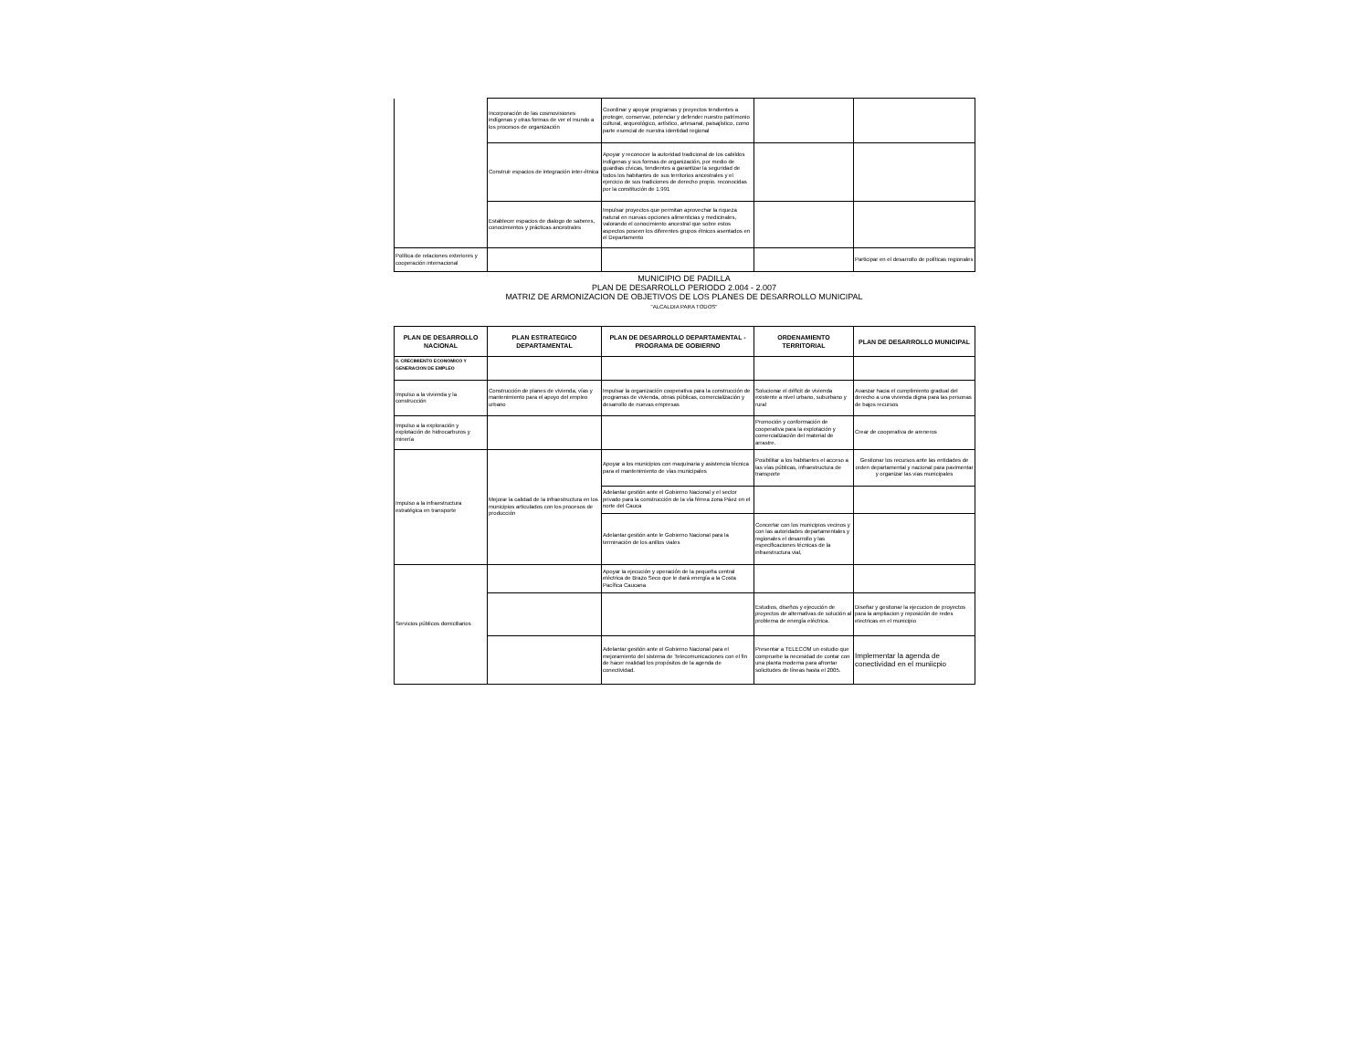| | Incorporación de las cosmovisiones indígenas y otras formas de ver el mundo a los procesos de organización | Coordinar y apoyar programas y proyectos tendientes a proteger, conservar, potenciar y defender nuestro patrimonio cultural, arqueológico, artístico, artesanal, paisajístico, como parte esencial de nuestra identidad regional | | |
| | Construir espacios de integración inter-étnica | Apoyar y reconocer la autoridad tradicional de los cabildos indígenas y sus formas de organización, por medio de guardias cívicas, tendientes a garantizar la seguridad de todos los habitantes de sus territorios ancestrales y el ejercicio de sus tradiciones de derecho propio. reconocidas por la constitución de 1.991 | | |
| | Establecer espacios de dialogo de saberes, conocimientos y prácticas ancestrales | Impulsar proyectos que permitan aprovechar la riqueza natural en nuevas opciones alimenticias y medicinales, valorando el conocimiento ancestral que sobre estos aspectos poseen los diferentes grupos étnicos asentados en el Departamento | | |
| Política de relaciones exteriores y cooperación internacional | | | | Participar en el desarrollo de políticas regionales |
MUNICIPIO DE PADILLA
PLAN DE DESARROLLO PERIODO 2.004 - 2.007
MATRIZ DE ARMONIZACION DE OBJETIVOS DE LOS PLANES DE DESARROLLO MUNICIPAL
"ALCALDIA PARA TODOS"
| PLAN DE DESARROLLO NACIONAL | PLAN ESTRATEGICO DEPARTAMENTAL | PLAN DE DESARROLLO DEPARTAMENTAL - PROGRAMA DE GOBIERNO | ORDENAMIENTO TERRITORIAL | PLAN DE DESARROLLO MUNICIPAL |
| --- | --- | --- | --- | --- |
| II. CRECIMIENTO ECONOMICO Y GENERACION DE EMPLEO | | | | |
| Impulso a la vivienda y la construcción | Construcción de planes de vivienda, vías y mantenimiento para el apoyo del empleo urbano | Impulsar la organización cooperativa para la construcción de programas de vivienda, obras públicas, comercialización y desarrollo de nuevas empresas | Solucionar el déficit de vivienda existente a nivel urbano, suburbano y rural | Avanzar hacia el cumplimiento gradual del derecho a una vivienda digna para las personas de bajos recursos |
| Impulso a la exploración y explotación de hidrocarburos y minería | | | Promoción y conformación de cooperativa para la explotación y comercialización del material de arrastre. | Crear de cooperativa de areneros |
| Impulso a la infraestructura estratégica en transporte | Mejorar la calidad de la infraestructura en los municipios articulados con los procesos de producción | Apoyar a los municipios con maquinaria y asistencia técnica para el mantenimiento de vías municipales | Posibilitar a los habitantes el acceso a las vías públicas, infraestructura de transporte | Gestionar los recursos ante las entidades de orden departamental y nacional para pavimentar y organizar las vias municipales |
| | | Adelantar gestión ante el Gobierno Nacional y el sector privado para la construcción de la vía férrea zona Páez en el norte del Cauca | | |
| | | Adelantar gestión ante le Gobierno Nacional para la terminación de los anillos viales | Concertar con los municipios vecinos y con las autoridades departamentales y regionales el desarrollo y las especificaciones técnicas de la infraestructura vial, | |
| Servicios públicos domiciliarios | | Apoyar la ejecución y operación de la pequeña central eléctrica de Brazo Seco que le dará energía a la Costa Pacífica Caucana | | |
| | | | Estudios, diseños y ejecución de proyectos de alternativas de solución al problema de energía eléctrica. | Diseñar y gestionar la ejecucion de proyectos para la ampliacion y reposición de redes electricas en el municipio |
| | | Adelantar gestión ante el Gobierno Nacional para el mejoramiento del sistema de Telecomunicaciones con el fin de hacer realidad los propósitos de la agenda de conectividad. | Presentar a TELECOM un estudio que compruebe la necesidad de contar con una planta moderna para afrontar solicitudes de líneas hasta el 2005. | Implementar la agenda de conectividad en el muniicpio |